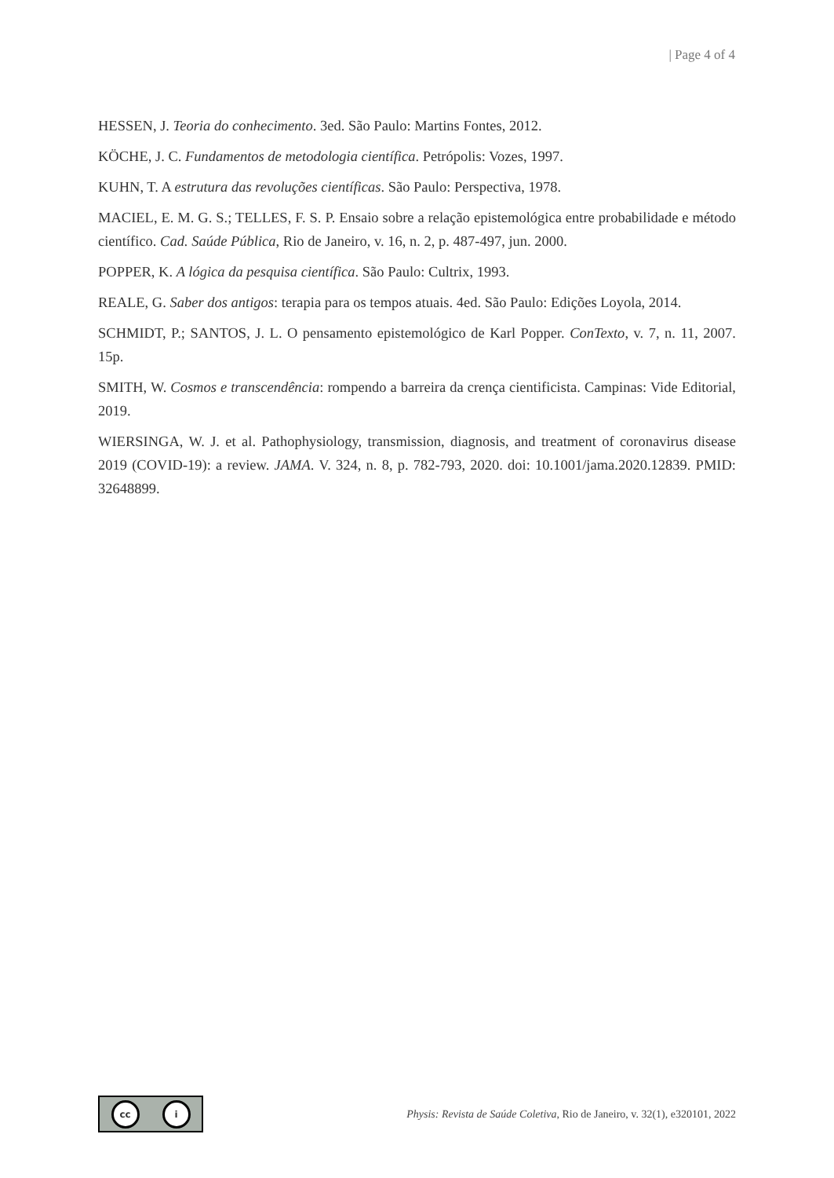| Page 4 of 4
HESSEN, J. Teoria do conhecimento. 3ed. São Paulo: Martins Fontes, 2012.
KÖCHE, J. C. Fundamentos de metodologia científica. Petrópolis: Vozes, 1997.
KUHN, T. A estrutura das revoluções científicas. São Paulo: Perspectiva, 1978.
MACIEL, E. M. G. S.; TELLES, F. S. P. Ensaio sobre a relação epistemológica entre probabilidade e método científico. Cad. Saúde Pública, Rio de Janeiro, v. 16, n. 2, p. 487-497, jun. 2000.
POPPER, K. A lógica da pesquisa científica. São Paulo: Cultrix, 1993.
REALE, G. Saber dos antigos: terapia para os tempos atuais. 4ed. São Paulo: Edições Loyola, 2014.
SCHMIDT, P.; SANTOS, J. L. O pensamento epistemológico de Karl Popper. ConTexto, v. 7, n. 11, 2007. 15p.
SMITH, W. Cosmos e transcendência: rompendo a barreira da crença cientificista. Campinas: Vide Editorial, 2019.
WIERSINGA, W. J. et al. Pathophysiology, transmission, diagnosis, and treatment of coronavirus disease 2019 (COVID-19): a review. JAMA. V. 324, n. 8, p. 782-793, 2020. doi: 10.1001/jama.2020.12839. PMID: 32648899.
cc i
Physis: Revista de Saúde Coletiva, Rio de Janeiro, v. 32(1), e320101, 2022